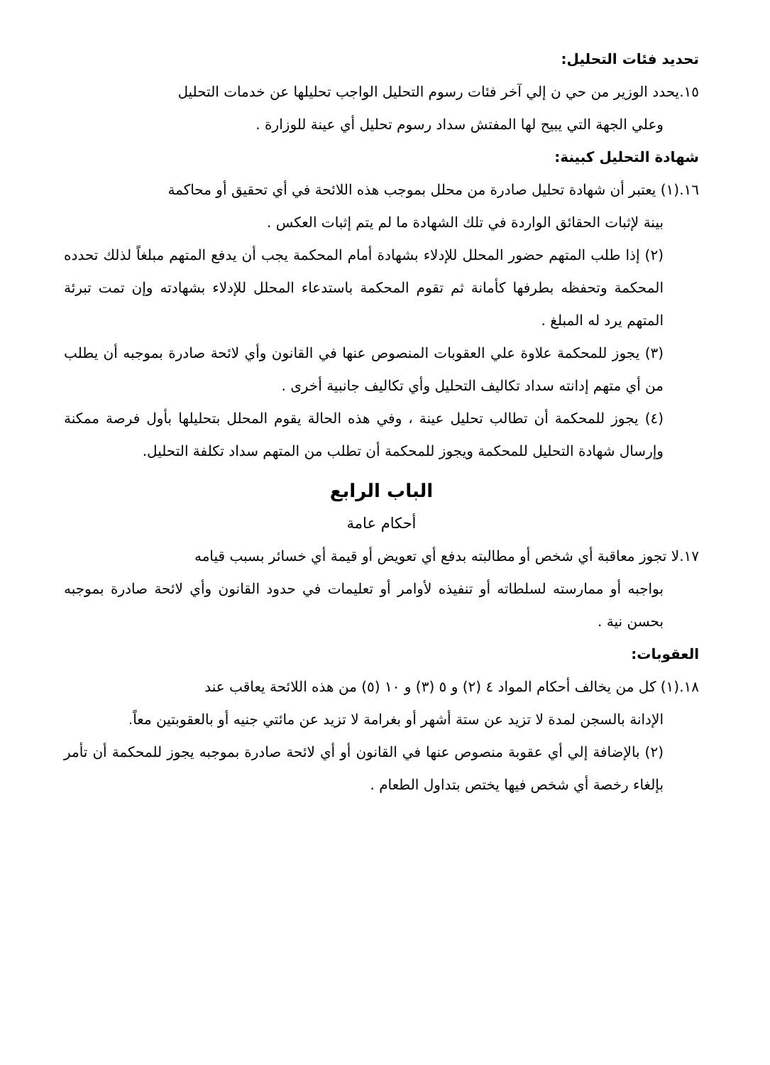تحديد فئات التحليل:
١٥.يحدد الوزير من حي ن إلي آخر فئات رسوم التحليل الواجب تحليلها عن خدمات التحليل
وعلي الجهة التي يبيح لها المفتش سداد رسوم تحليل أي عينة للوزارة .
شهادة التحليل كبينة:
١٦.(١) يعتبر أن شهادة تحليل صادرة من محلل بموجب هذه اللائحة في أي تحقيق أو محاكمة
بينة لإثبات الحقائق الواردة في تلك الشهادة ما لم يتم إثبات العكس .
(٢) إذا طلب المتهم حضور المحلل للإدلاء بشهادة أمام المحكمة يجب أن يدفع المتهم مبلغاً لذلك تحدده المحكمة وتحفظه بطرفها كأمانة ثم تقوم المحكمة باستدعاء المحلل للإدلاء بشهادته وإن تمت تبرئة المتهم يرد له المبلغ .
(٣) يجوز للمحكمة علاوة علي العقوبات المنصوص عنها في القانون وأي لائحة صادرة بموجبه أن يطلب من أي متهم إدانته سداد تكاليف التحليل وأي تكاليف جانبية أخرى .
(٤) يجوز للمحكمة أن تطالب تحليل عينة ، وفي هذه الحالة يقوم المحلل بتحليلها بأول فرصة ممكنة وإرسال شهادة التحليل للمحكمة ويجوز للمحكمة أن تطلب من المتهم سداد تكلفة التحليل.
الباب الرابع
أحكام عامة
١٧.لا تجوز معاقبة أي شخص أو مطالبته بدفع أي تعويض أو قيمة أي خسائر بسبب قيامه
بواجبه أو ممارسته لسلطاته أو تنفيذه لأوامر أو تعليمات في حدود القانون وأي لائحة صادرة بموجبه بحسن نية .
العقوبات:
١٨.(١) كل من يخالف أحكام المواد ٤ (٢) و ٥ (٣) و ١٠ (٥) من هذه اللائحة يعاقب عند
الإدانة بالسجن لمدة لا تزيد عن ستة أشهر أو بغرامة لا تزيد عن مائتي جنيه أو بالعقوبتين معاً.
(٢) بالإضافة إلي أي عقوبة منصوص عنها في القانون أو أي لائحة صادرة بموجبه يجوز للمحكمة أن تأمر بإلغاء رخصة أي شخص فيها يختص بتداول الطعام .